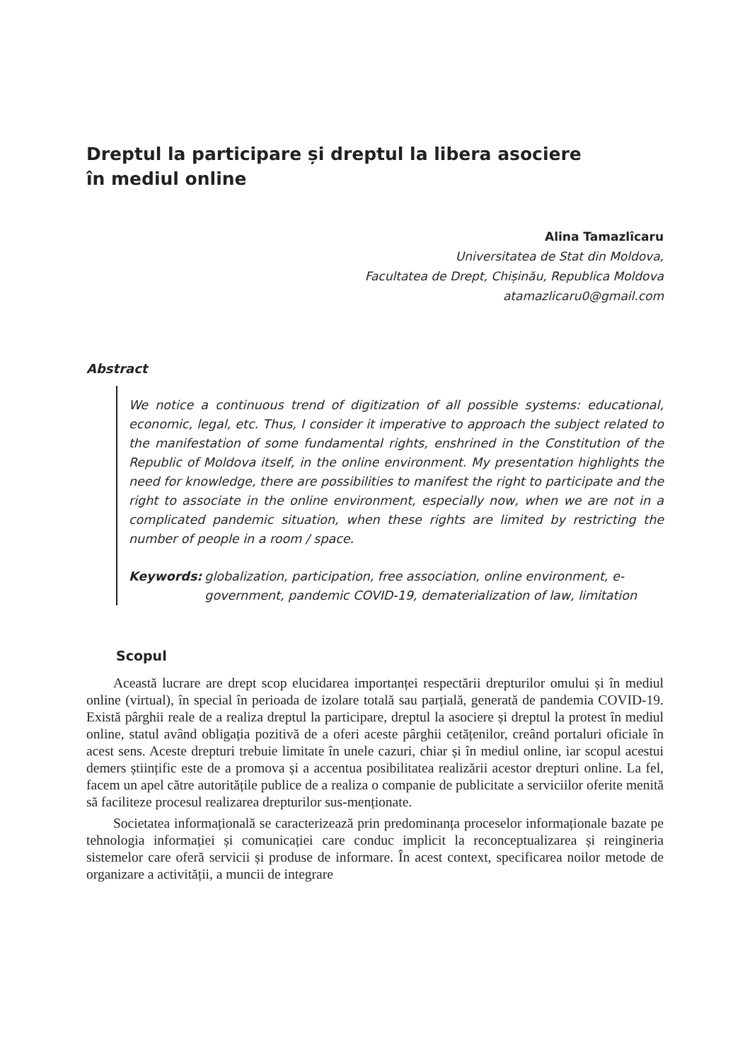Dreptul la participare și dreptul la libera asociere
în mediul online
Alina Tamazlîcaru
Universitatea de Stat din Moldova,
Facultatea de Drept, Chișinău, Republica Moldova
atamazlicaru0@gmail.com
Abstract
We notice a continuous trend of digitization of all possible systems: educational, economic, legal, etc. Thus, I consider it imperative to approach the subject related to the manifestation of some fundamental rights, enshrined in the Constitution of the Republic of Moldova itself, in the online environment. My presentation highlights the need for knowledge, there are possibilities to manifest the right to participate and the right to associate in the online environment, especially now, when we are not in a complicated pandemic situation, when these rights are limited by restricting the number of people in a room / space.
Keywords: globalization, participation, free association, online environment, e-government, pandemic COVID-19, dematerialization of law, limitation
Scopul
Această lucrare are drept scop elucidarea importanței respectării drepturilor omului și în mediul online (virtual), în special în perioada de izolare totală sau parțială, generată de pandemia COVID-19. Există pârghii reale de a realiza dreptul la participare, dreptul la asociere și dreptul la protest în mediul online, statul având obligația pozitivă de a oferi aceste pârghii cetățenilor, creând portaluri oficiale în acest sens. Aceste drepturi trebuie limitate în unele cazuri, chiar și în mediul online, iar scopul acestui demers științific este de a promova și a accentua posibilitatea realizării acestor drepturi online. La fel, facem un apel către autoritățile publice de a realiza o companie de publicitate a serviciilor oferite menită să faciliteze procesul realizarea drepturilor sus-menționate.
Societatea informațională se caracterizează prin predominanța proceselor informaționale bazate pe tehnologia informației și comunicației care conduc implicit la reconceptualizarea și reingineria sistemelor care oferă servicii și produse de informare. În acest context, specificarea noilor metode de organizare a activității, a muncii de integrare